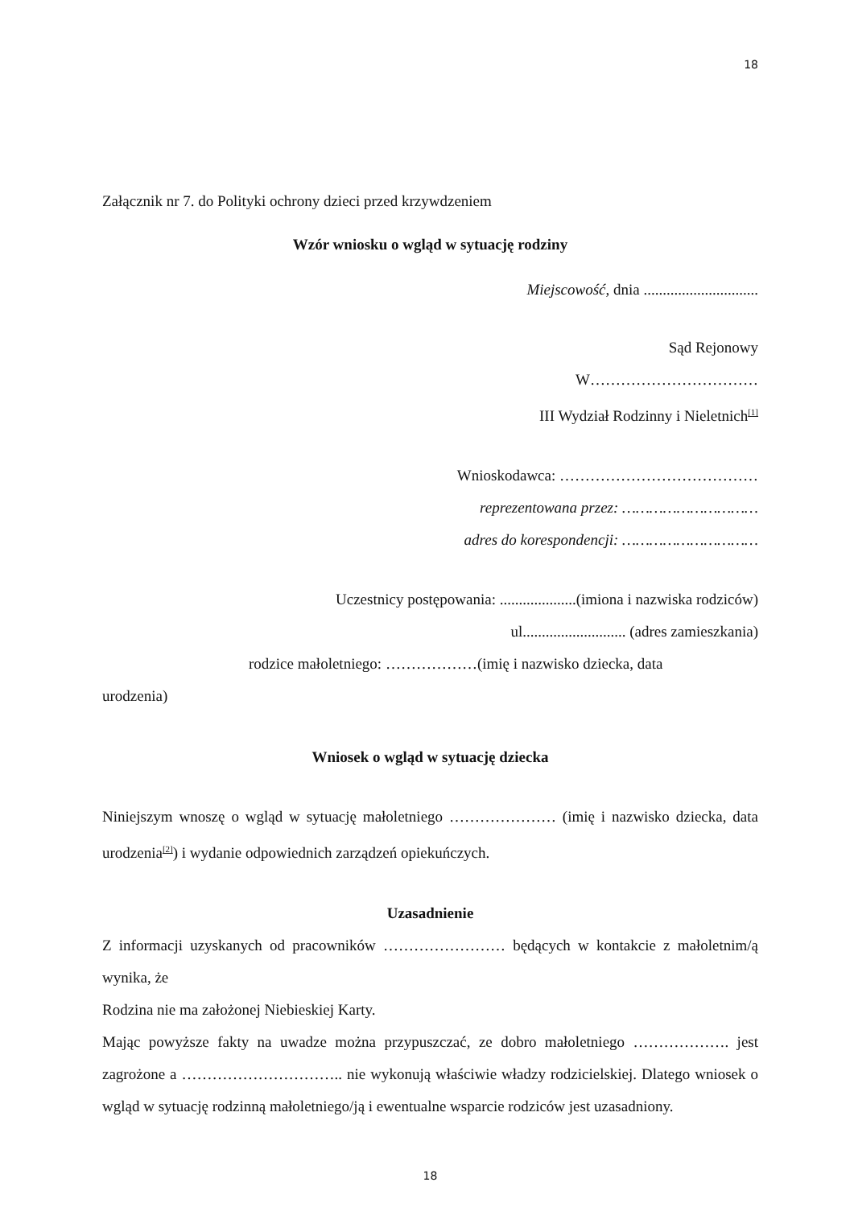18
Załącznik nr 7. do Polityki ochrony dzieci przed krzywdzeniem
Wzór wniosku o wgląd w sytuację rodziny
Miejscowość, dnia ..............................
Sąd Rejonowy
W……………………………
III Wydział Rodzinny i Nieletnich<sup>[1]</sup>
Wnioskodawca: …………………………………
reprezentowana przez: …………………………
adres do korespondencji: …………………………
Uczestnicy postępowania: ....................(imiona i nazwiska rodziców)
ul........................... (adres zamieszkania)
rodzice małoletniego: ………………(imię i nazwisko dziecka, data
urodzenia)
Wniosek o wgląd w sytuację dziecka
Niniejszym wnoszę o wgląd w sytuację małoletniego ………………… (imię i nazwisko dziecka, data urodzenia<sup>[2]</sup>) i wydanie odpowiednich zarządzeń opiekuńczych.
Uzasadnienie
Z informacji uzyskanych od pracowników …………………… będących w kontakcie z małoletnim/ą wynika, że
Rodzina nie ma założonej Niebieskiej Karty.
Mając powyższe fakty na uwadze można przypuszczać, ze dobro małoletniego ………………. jest zagrożone a ………………………….. nie wykonują właściwie władzy rodzicielskiej. Dlatego wniosek o wgląd w sytuację rodzinną małoletniego/ją i ewentualne wsparcie rodziców jest uzasadniony.
18